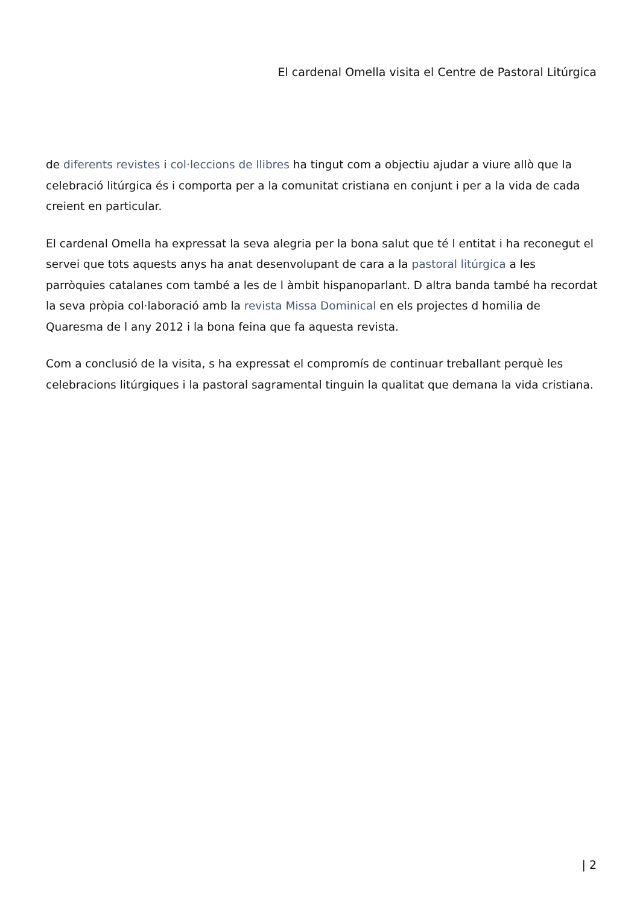El cardenal Omella visita el Centre de Pastoral Litúrgica
de diferents revistes i col·leccions de llibres ha tingut com a objectiu ajudar a viure allò que la celebració litúrgica és i comporta per a la comunitat cristiana en conjunt i per a la vida de cada creient en particular.
El cardenal Omella ha expressat la seva alegria per la bona salut que té l entitat i ha reconegut el servei que tots aquests anys ha anat desenvolupant de cara a la pastoral litúrgica a les parròquies catalanes com també a les de l àmbit hispanoparlant. D altra banda també ha recordat la seva pròpia col·laboració amb la revista Missa Dominical en els projectes d homilia de Quaresma de l any 2012 i la bona feina que fa aquesta revista.
Com a conclusió de la visita, s ha expressat el compromís de continuar treballant perquè les celebracions litúrgiques i la pastoral sagramental tinguin la qualitat que demana la vida cristiana.
| 2